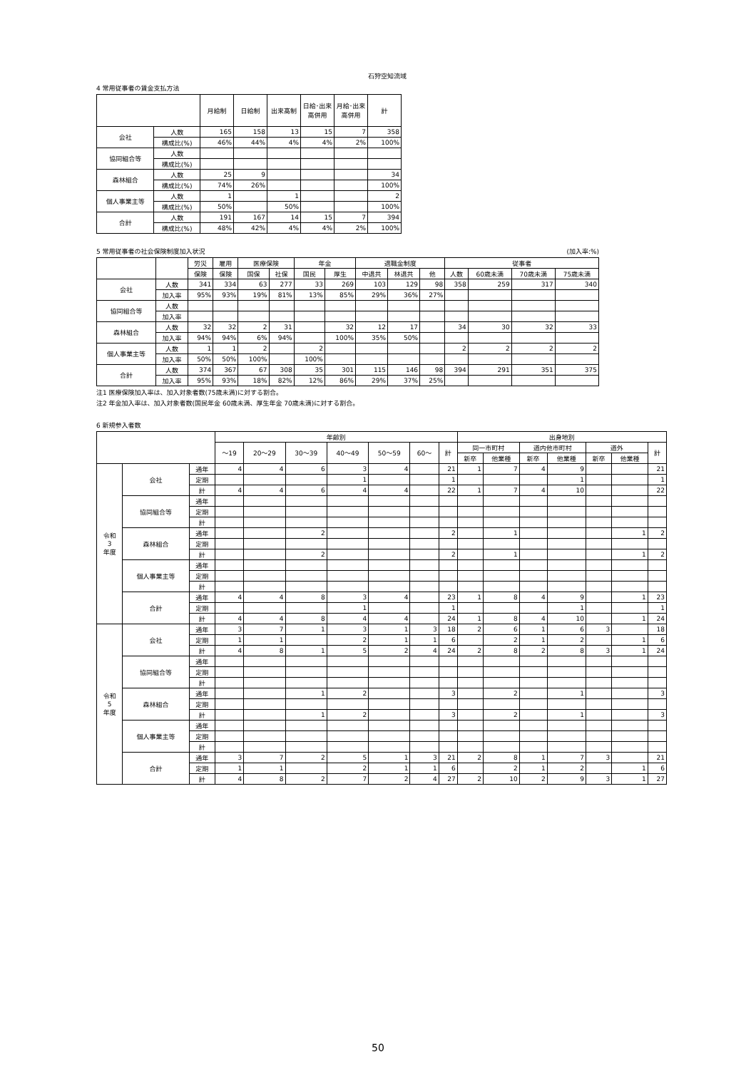石狩空知流域
4 常用従事者の賃金支払方法
| | | 月給制 | 日給制 | 出来高制 | 日給･出来高併用 | 月給･出来高併用 | 計 |
| --- | --- | --- | --- | --- | --- | --- | --- |
| 会社 | 人数 | 165 | 158 | 13 | 15 | 7 | 358 |
| | 構成比(%) | 46% | 44% | 4% | 4% | 2% | 100% |
| 協同組合等 | 人数 | | | | | | |
| | 構成比(%) | | | | | | |
| 森林組合 | 人数 | 25 | 9 | | | | 34 |
| | 構成比(%) | 74% | 26% | | | | 100% |
| 個人事業主等 | 人数 | 1 | | 1 | | | 2 |
| | 構成比(%) | 50% | | 50% | | | 100% |
| 合計 | 人数 | 191 | 167 | 14 | 15 | 7 | 394 |
| | 構成比(%) | 48% | 42% | 4% | 4% | 2% | 100% |
5 常用従事者の社会保険制度加入状況 (加入率:%)
| | | 労災 | 雇用 | 医療保険 | | 年金 | | 退職金制度 | | | 従事者 | | | |
| --- | --- | --- | --- | --- | --- | --- | --- | --- | --- | --- | --- | --- | --- | --- |
| | | 保険 | 保険 | 国保 | 社保 | 国民 | 厚生 | 中退共 | 林退共 | 他 | 人数 | 60歳未満 | 70歳未満 | 75歳未満 |
| 会社 | 人数 | 341 | 334 | 63 | 277 | 33 | 269 | 103 | 129 | 98 | 358 | 259 | 317 | 340 |
| | 加入率 | 95% | 93% | 19% | 81% | 13% | 85% | 29% | 36% | 27% | | | | |
| 協同組合等 | 人数 | | | | | | | | | | | | | |
| | 加入率 | | | | | | | | | | | | | |
| 森林組合 | 人数 | 32 | 32 | 2 | 31 | | 32 | 12 | 17 | | 34 | 30 | 32 | 33 |
| | 加入率 | 94% | 94% | 6% | 94% | | 100% | 35% | 50% | | | | | |
| 個人事業主等 | 人数 | 1 | 1 | 2 | | 2 | | | | | 2 | 2 | 2 | 2 |
| | 加入率 | 50% | 50% | 100% | | 100% | | | | | | | | |
| 合計 | 人数 | 374 | 367 | 67 | 308 | 35 | 301 | 115 | 146 | 98 | 394 | 291 | 351 | 375 |
| | 加入率 | 95% | 93% | 18% | 82% | 12% | 86% | 29% | 37% | 25% | | | | |
注1 医療保険加入率は、加入対象者数(75歳未満)に対する割合。
注2 年金加入率は、加入対象者数(国民年金 60歳未満、厚生年金 70歳未満)に対する割合。
6 新規参入者数
| | | | 年齢別 | | | | | | | 出身地別 | | | | | | |
| --- | --- | --- | --- | --- | --- | --- | --- | --- | --- | --- | --- | --- | --- | --- | --- | --- |
| | | | ～19 | 20～29 | 30～39 | 40～49 | 50～59 | 60～ | 計 | 同一市町村 | | 道内他市町村 | | 道外 | | 計 |
| | | | | | | | | | | 新卒 | 他業種 | 新卒 | 他業種 | 新卒 | 他業種 | |
| 令和 3 年度 | 会社 | 通年 | 4 | 4 | 6 | 3 | 4 | | 21 | 1 | 7 | 4 | 9 | | | 21 |
| | | 定期 | | | | 1 | | | 1 | | | | 1 | | | 1 |
| | | 計 | 4 | 4 | 6 | 4 | 4 | | 22 | 1 | 7 | 4 | 10 | | | 22 |
| | 協同組合等 | 通年 | | | | | | | | | | | | | | |
| | | 定期 | | | | | | | | | | | | | | |
| | | 計 | | | | | | | | | | | | | | |
| | 森林組合 | 通年 | | | 2 | | | | 2 | | 1 | | | | 1 | 2 |
| | | 定期 | | | | | | | | | | | | | | |
| | | 計 | | | 2 | | | | 2 | | 1 | | | | 1 | 2 |
| | 個人事業主等 | 通年 | | | | | | | | | | | | | | |
| | | 定期 | | | | | | | | | | | | | | |
| | | 計 | | | | | | | | | | | | | | |
| | 合計 | 通年 | 4 | 4 | 8 | 3 | 4 | | 23 | 1 | 8 | 4 | 9 | | 1 | 23 |
| | | 定期 | | | | 1 | | | 1 | | | | 1 | | | 1 |
| | | 計 | 4 | 4 | 8 | 4 | 4 | | 24 | 1 | 8 | 4 | 10 | | 1 | 24 |
| 令和 5 年度 | 会社 | 通年 | 3 | 7 | 1 | 3 | 1 | 3 | 18 | 2 | 6 | 1 | 6 | 3 | | 18 |
| | | 定期 | 1 | 1 | | 2 | 1 | 1 | 6 | | 2 | 1 | 2 | | 1 | 6 |
| | | 計 | 4 | 8 | 1 | 5 | 2 | 4 | 24 | 2 | 8 | 2 | 8 | 3 | 1 | 24 |
| | 協同組合等 | 通年 | | | | | | | | | | | | | | |
| | | 定期 | | | | | | | | | | | | | | |
| | | 計 | | | | | | | | | | | | | | |
| | 森林組合 | 通年 | | | 1 | 2 | | | 3 | | 2 | | 1 | | | 3 |
| | | 定期 | | | | | | | | | | | | | | |
| | | 計 | | | 1 | 2 | | | 3 | | 2 | | 1 | | | 3 |
| | 個人事業主等 | 通年 | | | | | | | | | | | | | | |
| | | 定期 | | | | | | | | | | | | | | |
| | | 計 | | | | | | | | | | | | | | |
| | 合計 | 通年 | 3 | 7 | 2 | 5 | 1 | 3 | 21 | 2 | 8 | 1 | 7 | 3 | | 21 |
| | | 定期 | 1 | 1 | | 2 | 1 | 1 | 6 | | 2 | 1 | 2 | | 1 | 6 |
| | | 計 | 4 | 8 | 2 | 7 | 2 | 4 | 27 | 2 | 10 | 2 | 9 | 3 | 1 | 27 |
50